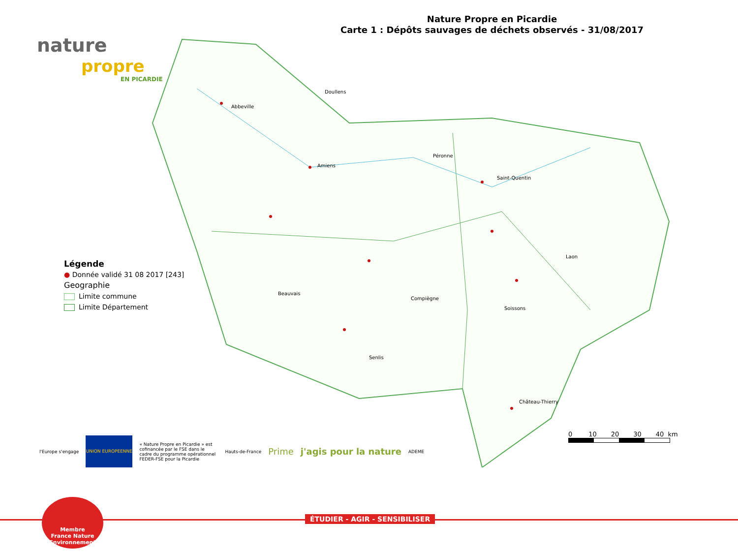nature
propre
EN PICARDIE
Nature Propre en Picardie
Carte 1 : Dépôts sauvages de déchets observés - 31/08/2017
Doullens
Abbeville
Amiens
Péronne
Saint-Quentin
Laon
Beauvais
Compiègne
Soissons
Senlis
Château-Thierry
Légende
● Donnée validé 31 08 2017 [243]
Geographie
Limite commune
Limite Département
0 10 20 30 40 km
l'Europe s'engage
UNION EUROPEENNE
« Nature Propre en Picardie » est cofinancée par le FSE dans le cadre du programme opérationnel FEDER-FSE pour la Picardie
Hauts-de-France
Prime j'agis pour la nature
ADEME
ÉTUDIER - AGIR - SENSIBILISER
Membre
France Nature
Environnement